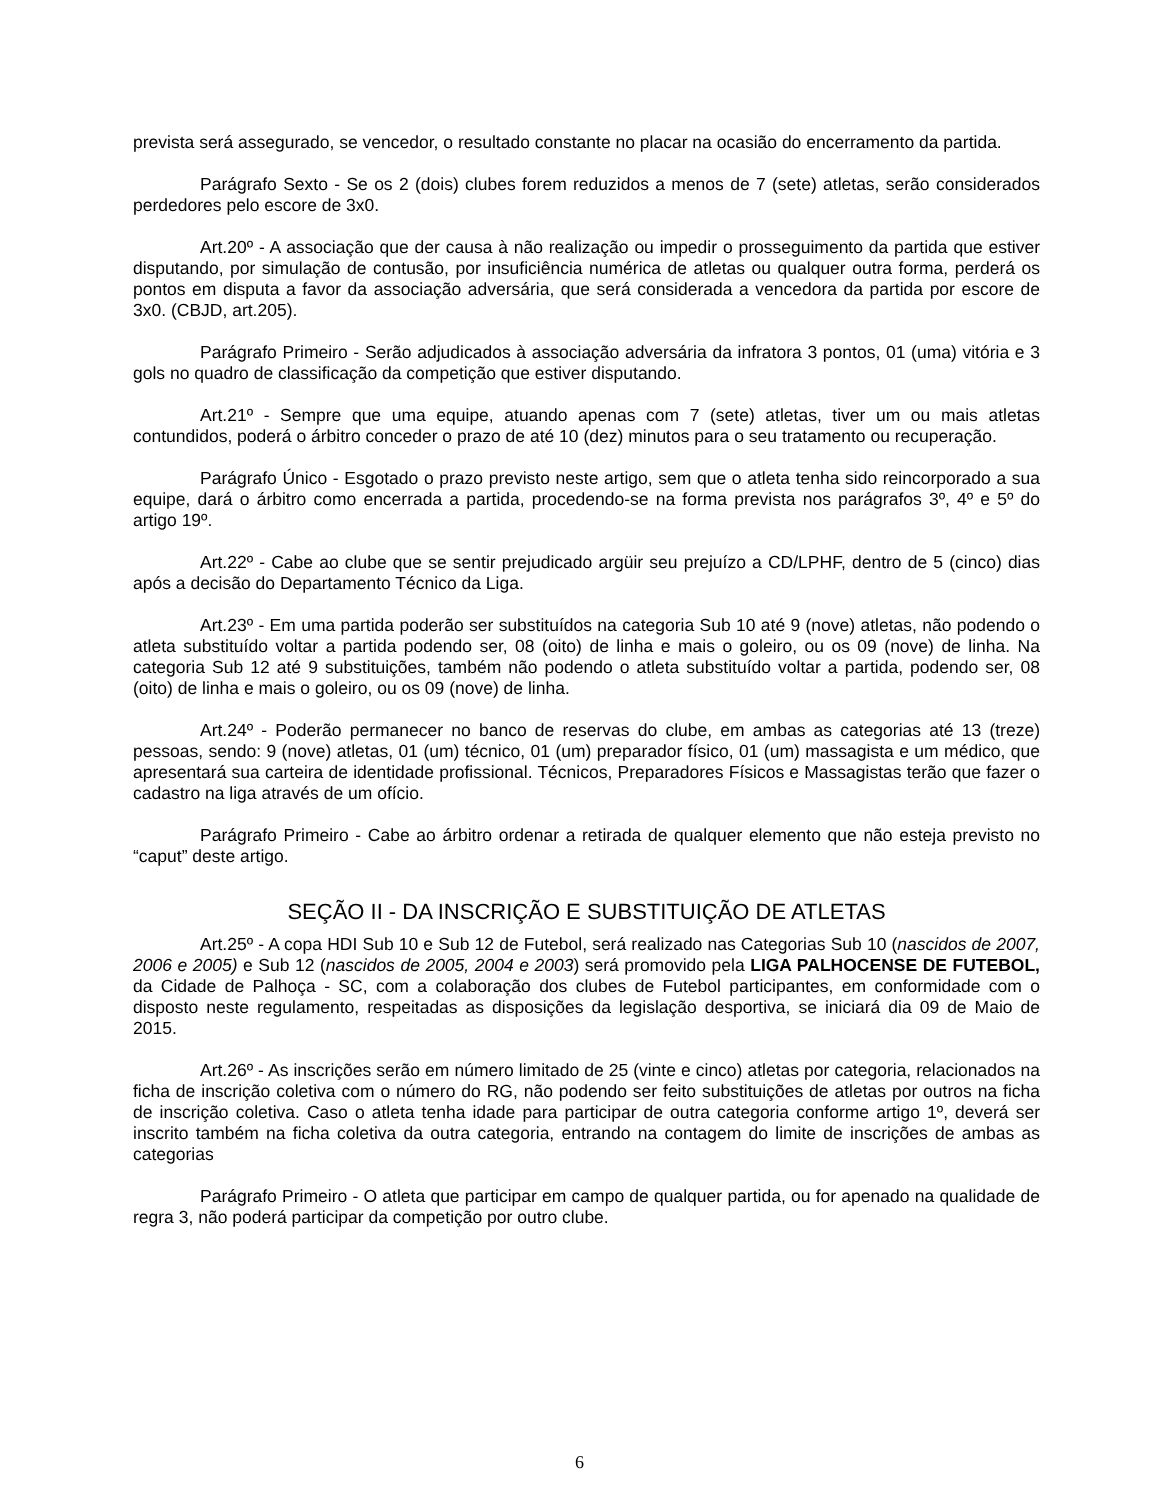prevista será assegurado, se vencedor, o resultado constante no placar na ocasião do encerramento da partida.
Parágrafo Sexto - Se os 2 (dois) clubes forem reduzidos a menos de 7 (sete) atletas, serão considerados perdedores pelo escore de 3x0.
Art.20º - A associação que der causa à não realização ou impedir o prosseguimento da partida que estiver disputando, por simulação de contusão, por insuficiência numérica de atletas ou qualquer outra forma, perderá os pontos em disputa a favor da associação adversária, que será considerada a vencedora da partida por escore de 3x0. (CBJD, art.205).
Parágrafo Primeiro - Serão adjudicados à associação adversária da infratora 3 pontos, 01 (uma) vitória e 3 gols no quadro de classificação da competição que estiver disputando.
Art.21º - Sempre que uma equipe, atuando apenas com 7 (sete) atletas, tiver um ou mais atletas contundidos, poderá o árbitro conceder o prazo de até 10 (dez) minutos para o seu tratamento ou recuperação.
Parágrafo Único - Esgotado o prazo previsto neste artigo, sem que o atleta tenha sido reincorporado a sua equipe, dará o árbitro como encerrada a partida, procedendo-se na forma prevista nos parágrafos 3º, 4º e 5º do artigo 19º.
Art.22º - Cabe ao clube que se sentir prejudicado argüir seu prejuízo a CD/LPHF, dentro de 5 (cinco) dias após a decisão do Departamento Técnico da Liga.
Art.23º - Em uma partida poderão ser substituídos na categoria Sub 10 até 9 (nove) atletas, não podendo o atleta substituído voltar a partida podendo ser, 08 (oito) de linha e mais o goleiro, ou os 09 (nove) de linha. Na categoria Sub 12 até 9 substituições, também não podendo o atleta substituído voltar a partida, podendo ser, 08 (oito) de linha e mais o goleiro, ou os 09 (nove) de linha.
Art.24º - Poderão permanecer no banco de reservas do clube, em ambas as categorias até 13 (treze) pessoas, sendo: 9 (nove) atletas, 01 (um) técnico, 01 (um) preparador físico, 01 (um) massagista e um médico, que apresentará sua carteira de identidade profissional. Técnicos, Preparadores Físicos e Massagistas terão que fazer o cadastro na liga através de um ofício.
Parágrafo Primeiro - Cabe ao árbitro ordenar a retirada de qualquer elemento que não esteja previsto no “caput” deste artigo.
SEÇÃO II - DA INSCRIÇÃO E SUBSTITUIÇÃO DE ATLETAS
Art.25º - A copa HDI Sub 10 e Sub 12 de Futebol, será realizado nas Categorias Sub 10 (nascidos de 2007, 2006 e 2005) e Sub 12 (nascidos de 2005, 2004 e 2003) será promovido pela LIGA PALHOCENSE DE FUTEBOL, da Cidade de Palhoça - SC, com a colaboração dos clubes de Futebol participantes, em conformidade com o disposto neste regulamento, respeitadas as disposições da legislação desportiva, se iniciará dia 09 de Maio de 2015.
Art.26º - As inscrições serão em número limitado de 25 (vinte e cinco) atletas por categoria, relacionados na ficha de inscrição coletiva com o número do RG, não podendo ser feito substituições de atletas por outros na ficha de inscrição coletiva. Caso o atleta tenha idade para participar de outra categoria conforme artigo 1º, deverá ser inscrito também na ficha coletiva da outra categoria, entrando na contagem do limite de inscrições de ambas as categorias
Parágrafo Primeiro - O atleta que participar em campo de qualquer partida, ou for apenado na qualidade de regra 3, não poderá participar da competição por outro clube.
6